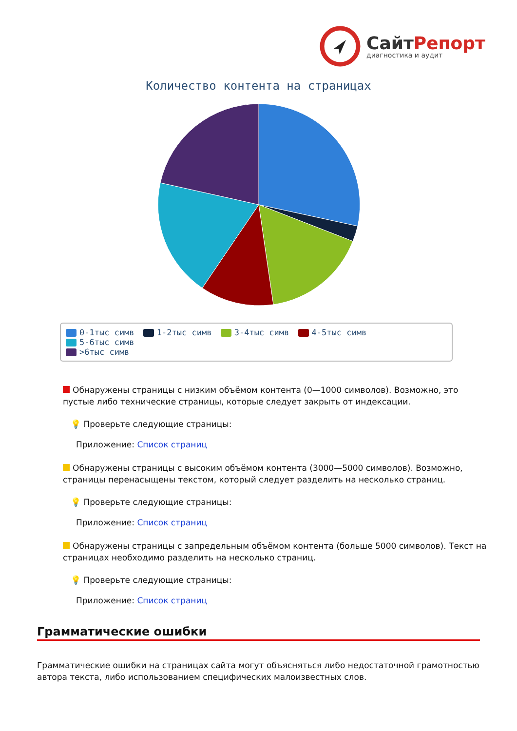СайтРепорт
диагностика и аудит
Количество контента на страницах
0-1тыс симв 1-2тыс симв 3-4тыс симв 4-5тыс симв 5-6тыс симв
>6тыс симв
Обнаружены страницы с низким объёмом контента (0—1000 символов). Возможно, это пустые либо технические страницы, которые следует закрыть от индексации.
💡 Проверьте следующие страницы:
Приложение: Список страниц
Обнаружены страницы с высоким объёмом контента (3000—5000 символов). Возможно, страницы перенасыщены текстом, который следует разделить на несколько страниц.
💡 Проверьте следующие страницы:
Приложение: Список страниц
Обнаружены страницы с запредельным объёмом контента (больше 5000 символов). Текст на страницах необходимо разделить на несколько страниц.
💡 Проверьте следующие страницы:
Приложение: Список страниц
Грамматические ошибки
Грамматические ошибки на страницах сайта могут объясняться либо недостаточной грамотностью автора текста, либо использованием специфических малоизвестных слов.